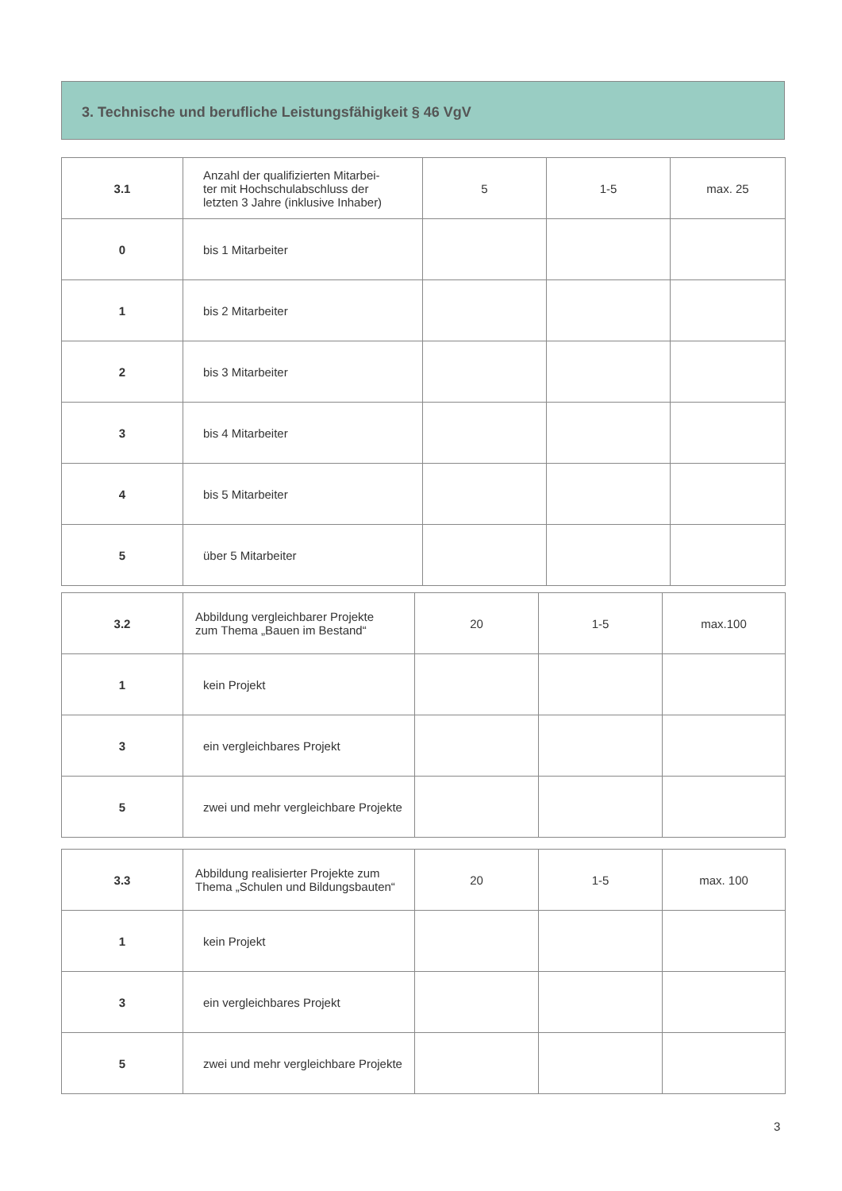3. Technische und berufliche Leistungsfähigkeit § 46 VgV
| 3.1 | Anzahl der qualifizierten Mitarbei- ter mit Hochschulabschluss der letzten 3 Jahre (inklusive Inhaber) | 5 | 1-5 | max. 25 |
| 0 | bis 1 Mitarbeiter | | | |
| 1 | bis 2 Mitarbeiter | | | |
| 2 | bis 3 Mitarbeiter | | | |
| 3 | bis 4 Mitarbeiter | | | |
| 4 | bis 5 Mitarbeiter | | | |
| 5 | über 5 Mitarbeiter | | | |
| 3.2 | Abbildung vergleichbarer Projekte zum Thema „Bauen im Bestand“ | 20 | 1-5 | max.100 |
| 1 | kein Projekt | | | |
| 3 | ein vergleichbares Projekt | | | |
| 5 | zwei und mehr vergleichbare Projekte | | | |
| 3.3 | Abbildung realisierter Projekte zum Thema „Schulen und Bildungsbauten“ | 20 | 1-5 | max. 100 |
| 1 | kein Projekt | | | |
| 3 | ein vergleichbares Projekt | | | |
| 5 | zwei und mehr vergleichbare Projekte | | | |
3